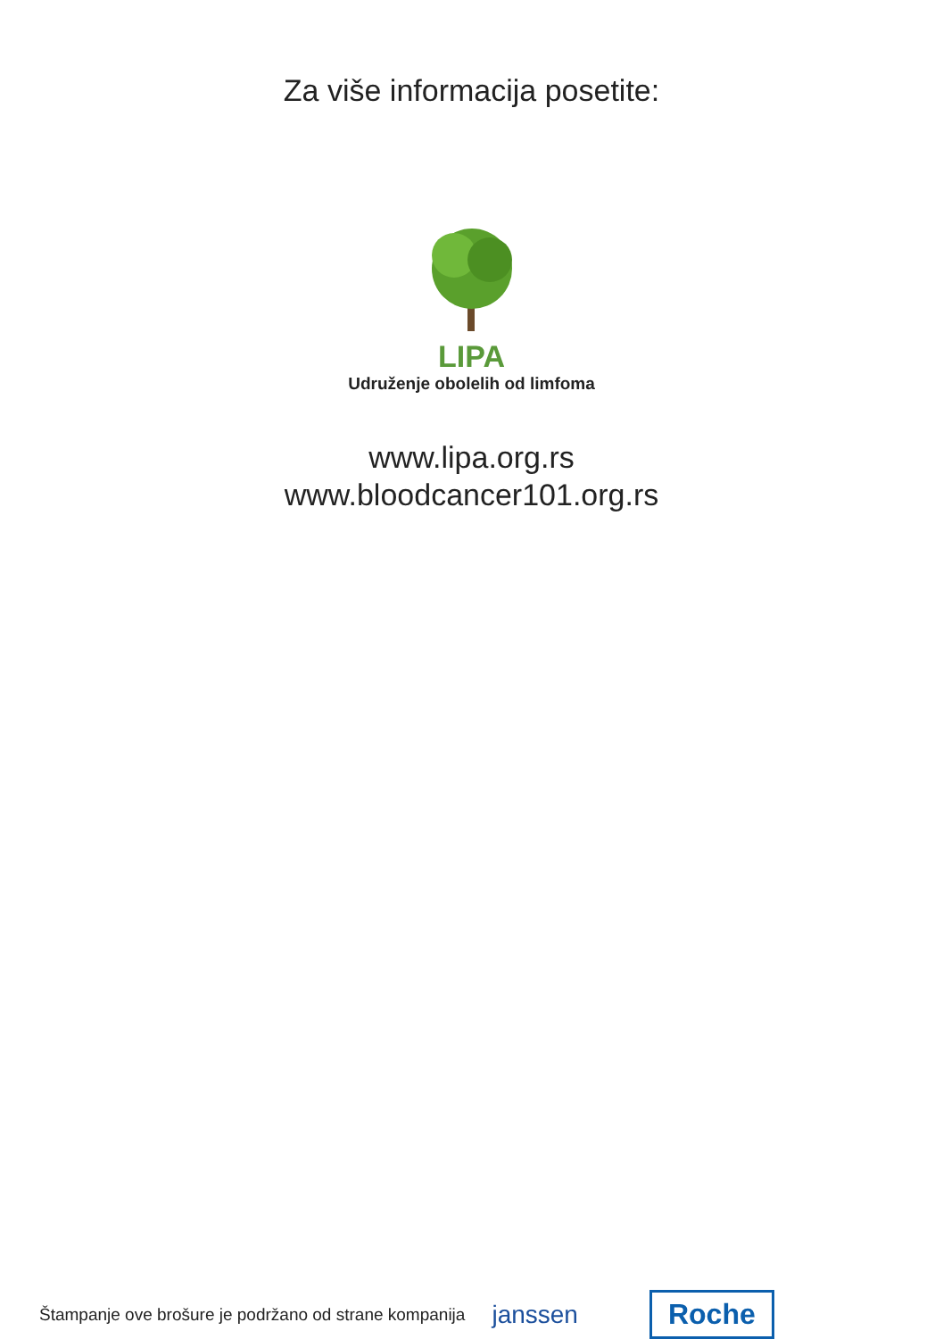Za više informacija posetite:
LIPA
Udruženje obolelih od limfoma
www.lipa.org.rs
www.bloodcancer101.org.rs
Štampanje ove brošure je podržano od strane kompanija janssen Roche